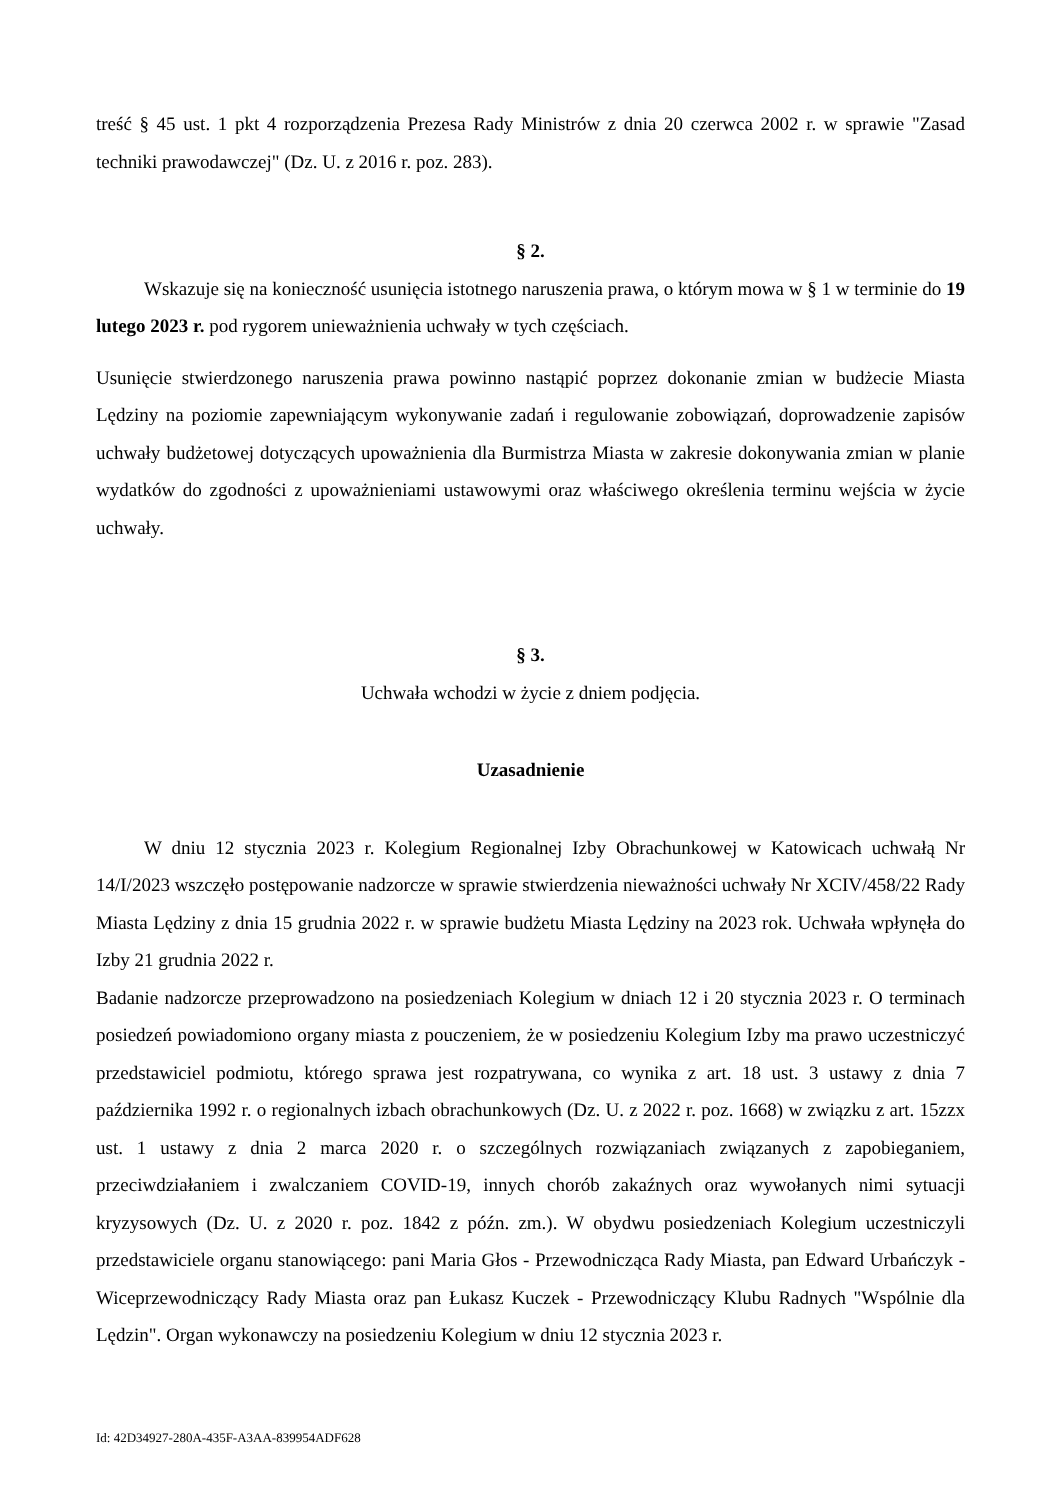treść § 45 ust. 1 pkt 4 rozporządzenia Prezesa Rady Ministrów z dnia 20 czerwca 2002 r. w sprawie "Zasad techniki prawodawczej" (Dz. U. z 2016 r. poz. 283).
§ 2.
Wskazuje się na konieczność usunięcia istotnego naruszenia prawa, o którym mowa w § 1 w terminie do 19 lutego 2023 r. pod rygorem unieważnienia uchwały w tych częściach.
Usunięcie stwierdzonego naruszenia prawa powinno nastąpić poprzez dokonanie zmian w budżecie Miasta Lędziny na poziomie zapewniającym wykonywanie zadań i regulowanie zobowiązań, doprowadzenie zapisów uchwały budżetowej dotyczących upoważnienia dla Burmistrza Miasta w zakresie dokonywania zmian w planie wydatków do zgodności z upoważnieniami ustawowymi oraz właściwego określenia terminu wejścia w życie uchwały.
§ 3.
Uchwała wchodzi w życie z dniem podjęcia.
Uzasadnienie
W dniu 12 stycznia 2023 r. Kolegium Regionalnej Izby Obrachunkowej w Katowicach uchwałą Nr 14/I/2023 wszczęło postępowanie nadzorcze w sprawie stwierdzenia nieważności uchwały Nr XCIV/458/22 Rady Miasta Lędziny z dnia 15 grudnia 2022 r. w sprawie budżetu Miasta Lędziny na 2023 rok. Uchwała wpłynęła do Izby 21 grudnia 2022 r.
Badanie nadzorcze przeprowadzono na posiedzeniach Kolegium w dniach 12 i 20 stycznia 2023 r. O terminach posiedzeń powiadomiono organy miasta z pouczeniem, że w posiedzeniu Kolegium Izby ma prawo uczestniczyć przedstawiciel podmiotu, którego sprawa jest rozpatrywana, co wynika z art. 18 ust. 3 ustawy z dnia 7 października 1992 r. o regionalnych izbach obrachunkowych (Dz. U. z 2022 r. poz. 1668) w związku z art. 15zzx ust. 1 ustawy z dnia 2 marca 2020 r. o szczególnych rozwiązaniach związanych z zapobieganiem, przeciwdziałaniem i zwalczaniem COVID-19, innych chorób zakaźnych oraz wywołanych nimi sytuacji kryzysowych (Dz. U. z 2020 r. poz. 1842 z późn. zm.). W obydwu posiedzeniach Kolegium uczestniczyli przedstawiciele organu stanowiącego: pani Maria Głos - Przewodnicząca Rady Miasta, pan Edward Urbańczyk - Wiceprzewodniczący Rady Miasta oraz pan Łukasz Kuczek - Przewodniczący Klubu Radnych "Wspólnie dla Lędzin". Organ wykonawczy na posiedzeniu Kolegium w dniu 12 stycznia 2023 r.
Id: 42D34927-280A-435F-A3AA-839954ADF628